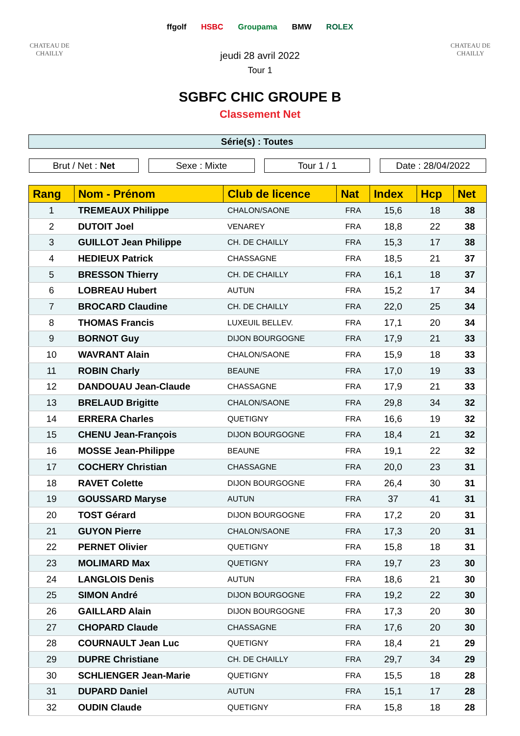CHATEAU DE CHAILLY
ffgolf HSBC Groupama BMW ROLEX
CHATEAU DE CHAILLY
jeudi 28 avril 2022
Tour 1
SGBFC CHIC GROUPE B
Classement Net
Série(s) : Toutes
Brut / Net : Net Sexe : Mixte Tour 1 / 1 Date : 28/04/2022
| Rang | Nom - Prénom | Club de licence | Nat | Index | Hcp | Net |
| --- | --- | --- | --- | --- | --- | --- |
| 1 | TREMEAUX Philippe | CHALON/SAONE | FRA | 15,6 | 18 | 38 |
| 2 | DUTOIT Joel | VENAREY | FRA | 18,8 | 22 | 38 |
| 3 | GUILLOT Jean Philippe | CH. DE CHAILLY | FRA | 15,3 | 17 | 38 |
| 4 | HEDIEUX Patrick | CHASSAGNE | FRA | 18,5 | 21 | 37 |
| 5 | BRESSON Thierry | CH. DE CHAILLY | FRA | 16,1 | 18 | 37 |
| 6 | LOBREAU Hubert | AUTUN | FRA | 15,2 | 17 | 34 |
| 7 | BROCARD Claudine | CH. DE CHAILLY | FRA | 22,0 | 25 | 34 |
| 8 | THOMAS Francis | LUXEUIL BELLEV. | FRA | 17,1 | 20 | 34 |
| 9 | BORNOT Guy | DIJON BOURGOGNE | FRA | 17,9 | 21 | 33 |
| 10 | WAVRANT Alain | CHALON/SAONE | FRA | 15,9 | 18 | 33 |
| 11 | ROBIN Charly | BEAUNE | FRA | 17,0 | 19 | 33 |
| 12 | DANDOUAU Jean-Claude | CHASSAGNE | FRA | 17,9 | 21 | 33 |
| 13 | BRELAUD Brigitte | CHALON/SAONE | FRA | 29,8 | 34 | 32 |
| 14 | ERRERA Charles | QUETIGNY | FRA | 16,6 | 19 | 32 |
| 15 | CHENU Jean-François | DIJON BOURGOGNE | FRA | 18,4 | 21 | 32 |
| 16 | MOSSE Jean-Philippe | BEAUNE | FRA | 19,1 | 22 | 32 |
| 17 | COCHERY Christian | CHASSAGNE | FRA | 20,0 | 23 | 31 |
| 18 | RAVET Colette | DIJON BOURGOGNE | FRA | 26,4 | 30 | 31 |
| 19 | GOUSSARD Maryse | AUTUN | FRA | 37 | 41 | 31 |
| 20 | TOST Gérard | DIJON BOURGOGNE | FRA | 17,2 | 20 | 31 |
| 21 | GUYON Pierre | CHALON/SAONE | FRA | 17,3 | 20 | 31 |
| 22 | PERNET Olivier | QUETIGNY | FRA | 15,8 | 18 | 31 |
| 23 | MOLIMARD Max | QUETIGNY | FRA | 19,7 | 23 | 30 |
| 24 | LANGLOIS Denis | AUTUN | FRA | 18,6 | 21 | 30 |
| 25 | SIMON André | DIJON BOURGOGNE | FRA | 19,2 | 22 | 30 |
| 26 | GAILLARD Alain | DIJON BOURGOGNE | FRA | 17,3 | 20 | 30 |
| 27 | CHOPARD Claude | CHASSAGNE | FRA | 17,6 | 20 | 30 |
| 28 | COURNAULT Jean Luc | QUETIGNY | FRA | 18,4 | 21 | 29 |
| 29 | DUPRE Christiane | CH. DE CHAILLY | FRA | 29,7 | 34 | 29 |
| 30 | SCHLIENGER Jean-Marie | QUETIGNY | FRA | 15,5 | 18 | 28 |
| 31 | DUPARD Daniel | AUTUN | FRA | 15,1 | 17 | 28 |
| 32 | OUDIN Claude | QUETIGNY | FRA | 15,8 | 18 | 28 |